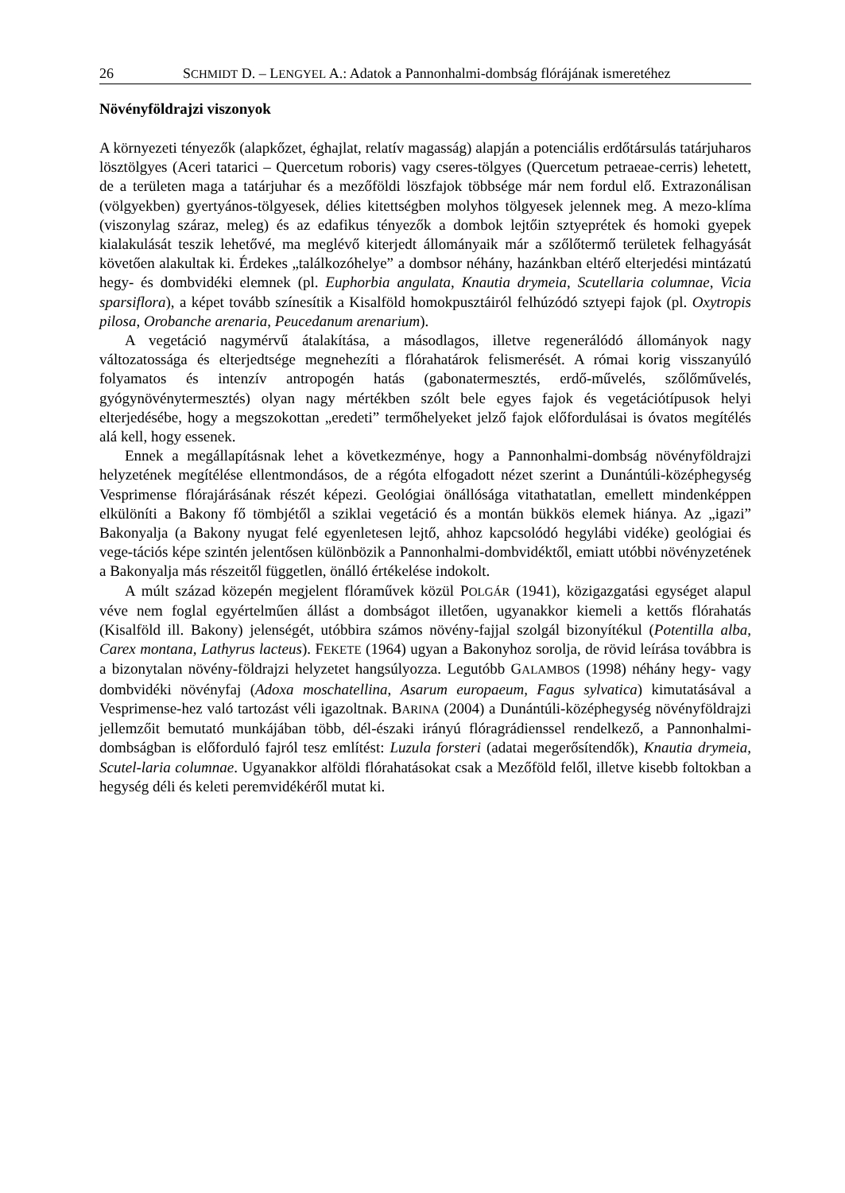26 SCHMIDT D. – LENGYEL A.: Adatok a Pannonhalmi-dombság flórájának ismeretéhez
Növényföldrajzi viszonyok
A környezeti tényezők (alapkőzet, éghajlat, relatív magasság) alapján a potenciális erdőtársulás tatárjuharos lösztölgyes (Aceri tatarici – Quercetum roboris) vagy cseres-tölgyes (Quercetum petraeae-cerris) lehetett, de a területen maga a tatárjuhar és a mezőföldi löszfajok többsége már nem fordul elő. Extrazonálisan (völgyekben) gyertyános-tölgyesek, délies kitettségben molyhos tölgyesek jelennek meg. A mezo-klíma (viszonylag száraz, meleg) és az edafikus tényezők a dombok lejtőin sztyeprétek és homoki gyepek kialakulását teszik lehetővé, ma meglévő kiterjedt állományaik már a szőlőtermő területek felhagyását követően alakultak ki. Érdekes „találkozóhelye” a dombsor néhány, hazánkban eltérő elterjedési mintázatú hegy- és dombvidéki elemnek (pl. Euphorbia angulata, Knautia drymeia, Scutellaria columnae, Vicia sparsiflora), a képet tovább színesítik a Kisalföld homokpusztáiról felhúzódó sztyepi fajok (pl. Oxytropis pilosa, Orobanche arenaria, Peucedanum arenarium).
A vegetáció nagymérvű átalakítása, a másodlagos, illetve regenerálódó állományok nagy változatossága és elterjedtsége megnehezíti a flórahatárok felismerését. A római korig visszanyúló folyamatos és intenzív antropogén hatás (gabonatermesztés, erdő-művelés, szőlőművelés, gyógynövénytermesztés) olyan nagy mértékben szólt bele egyes fajok és vegetációtípusok helyi elterjedésébe, hogy a megszokottan „eredeti” termőhelyeket jelző fajok előfordulásai is óvatos megítélés alá kell, hogy essenek.
Ennek a megállapításnak lehet a következménye, hogy a Pannonhalmi-dombság növényföldrajzi helyzetének megítélése ellentmondásos, de a régóta elfogadott nézet szerint a Dunántúli-középhegység Vesprimense flórajárásának részét képezi. Geológiai önállósága vitathatatlan, emellett mindenképpen elkülöníti a Bakony fő tömbjétől a sziklai vegetáció és a montán bükkös elemek hiánya. Az „igazi” Bakonyalja (a Bakony nyugat felé egyenletesen lejtő, ahhoz kapcsolódó hegylábi vidéke) geológiai és vege-tációs képe szintén jelentősen különbözik a Pannonhalmi-dombvidéktől, emiatt utóbbi növényzetének a Bakonyalja más részeitől független, önálló értékelése indokolt.
A múlt század közepén megjelent flóraművek közül POLGÁR (1941), közigazgatási egységet alapul véve nem foglal egyértelműen állást a dombságot illetően, ugyanakkor kiemeli a kettős flórahatás (Kisalföld ill. Bakony) jelenségét, utóbbira számos növény-fajjal szolgál bizonyítékul (Potentilla alba, Carex montana, Lathyrus lacteus). FEKETE (1964) ugyan a Bakonyhoz sorolja, de rövid leírása továbbra is a bizonytalan növény-földrajzi helyzetet hangsúlyozza. Legutóbb GALAMBOS (1998) néhány hegy- vagy dombvidéki növényfaj (Adoxa moschatellina, Asarum europaeum, Fagus sylvatica) kimutatásával a Vesprimense-hez való tartozást véli igazoltnak. BARINA (2004) a Dunántúli-középhegység növényföldrajzi jellemzőit bemutató munkájában több, dél-északi irányú flóragrádienssel rendelkező, a Pannonhalmi-dombságban is előforduló fajról tesz említést: Luzula forsteri (adatai megerősítendők), Knautia drymeia, Scutel-laria columnae. Ugyanakkor alföldi flórahatásokat csak a Mezőföld felől, illetve kisebb foltokban a hegység déli és keleti peremvidékéről mutat ki.